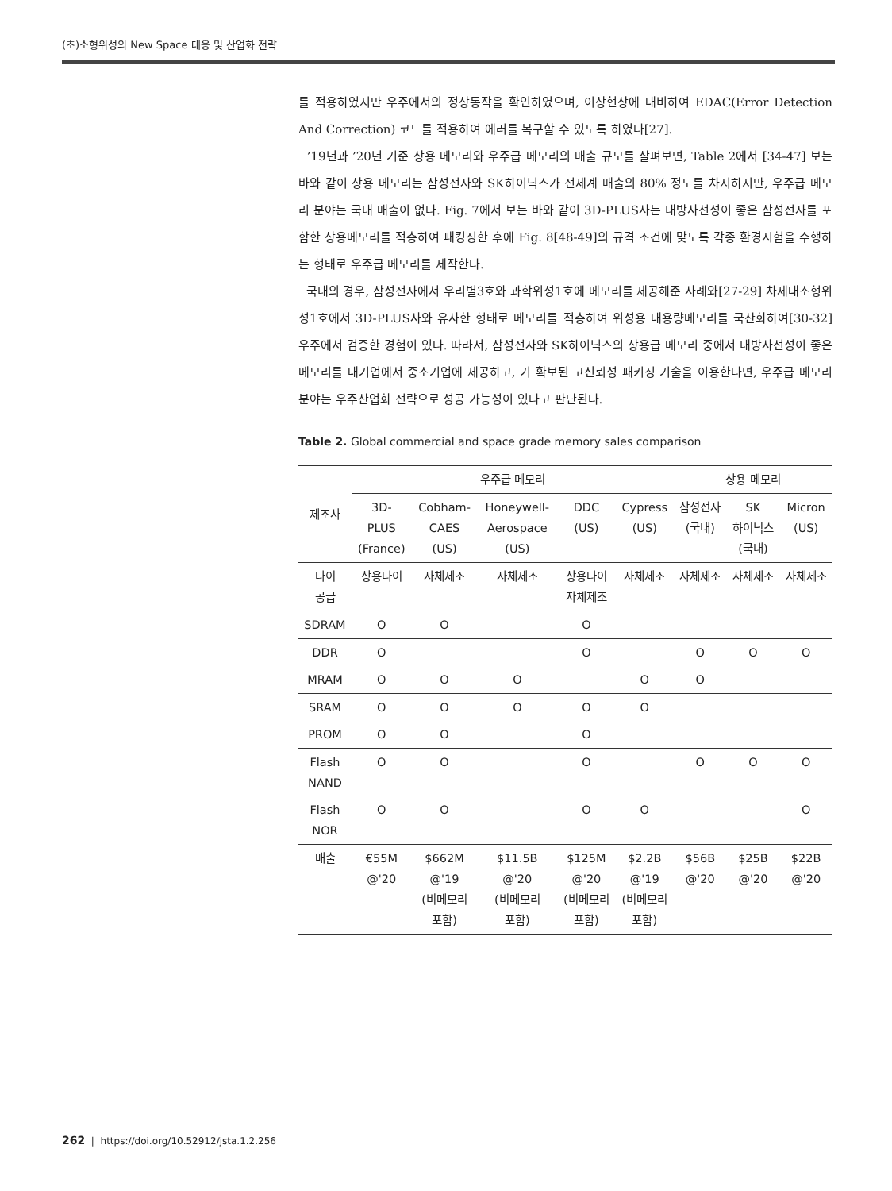(초)소형위성의 New Space 대응 및 산업화 전략
를 적용하였지만 우주에서의 정상동작을 확인하였으며, 이상현상에 대비하여 EDAC(Error Detection And Correction) 코드를 적용하여 에러를 복구할 수 있도록 하였다[27].
’19년과 ’20년 기준 상용 메모리와 우주급 메모리의 매출 규모를 살펴보면, Table 2에서 [34-47] 보는 바와 같이 상용 메모리는 삼성전자와 SK하이닉스가 전세계 매출의 80% 정도를 차지하지만, 우주급 메모리 분야는 국내 매출이 없다. Fig. 7에서 보는 바와 같이 3D-PLUS사는 내방사선성이 좋은 삼성전자를 포함한 상용메모리를 적층하여 패킹징한 후에 Fig. 8[48-49]의 규격 조건에 맞도록 각종 환경시험을 수행하는 형태로 우주급 메모리를 제작한다.
국내의 경우, 삼성전자에서 우리별3호와 과학위성1호에 메모리를 제공해준 사례와[27-29] 차세대소형위성1호에서 3D-PLUS사와 유사한 형태로 메모리를 적층하여 위성용 대용량메모리를 국산화하여[30-32] 우주에서 검증한 경험이 있다. 따라서, 삼성전자와 SK하이닉스의 상용급 메모리 중에서 내방사선성이 좋은 메모리를 대기업에서 중소기업에 제공하고, 기 확보된 고신뢰성 패키징 기술을 이용한다면, 우주급 메모리 분야는 우주산업화 전략으로 성공 가능성이 있다고 판단된다.
Table 2. Global commercial and space grade memory sales comparison
| 제조사 | 우주급 메모리 | | | | | 상용 메모리 | | |
| --- | --- | --- | --- | --- | --- | --- | --- | --- |
| | 3D- PLUS (France) | Cobham- CAES (US) | Honeywell- Aerospace (US) | DDC (US) | Cypress (US) | 삼성전자 (국내) | SK 하이닉스 (국내) | Micron (US) |
| 다이 공급 | 상용다이 | 자체제조 | 자체제조 | 상용다이 자체제조 | 자체제조 | 자체제조 | 자체제조 | 자체제조 |
| SDRAM | O | O | | O | | | | |
| DDR | O | | | O | | O | O | O |
| MRAM | O | O | O | | O | O | | |
| SRAM | O | O | O | O | O | | | |
| PROM | O | O | | O | | | | |
| Flash NAND | O | O | | O | | O | O | O |
| Flash NOR | O | O | | O | O | | | O |
| 매출 | €55M @'20 | $662M @'19 (비메모리 포함) | $11.5B @'20 (비메모리 포함) | $125M @'20 (비메모리 포함) | $2.2B @'19 (비메모리 포함) | $56B @'20 | $25B @'20 | $22B @'20 |
262 | https://doi.org/10.52912/jsta.1.2.256